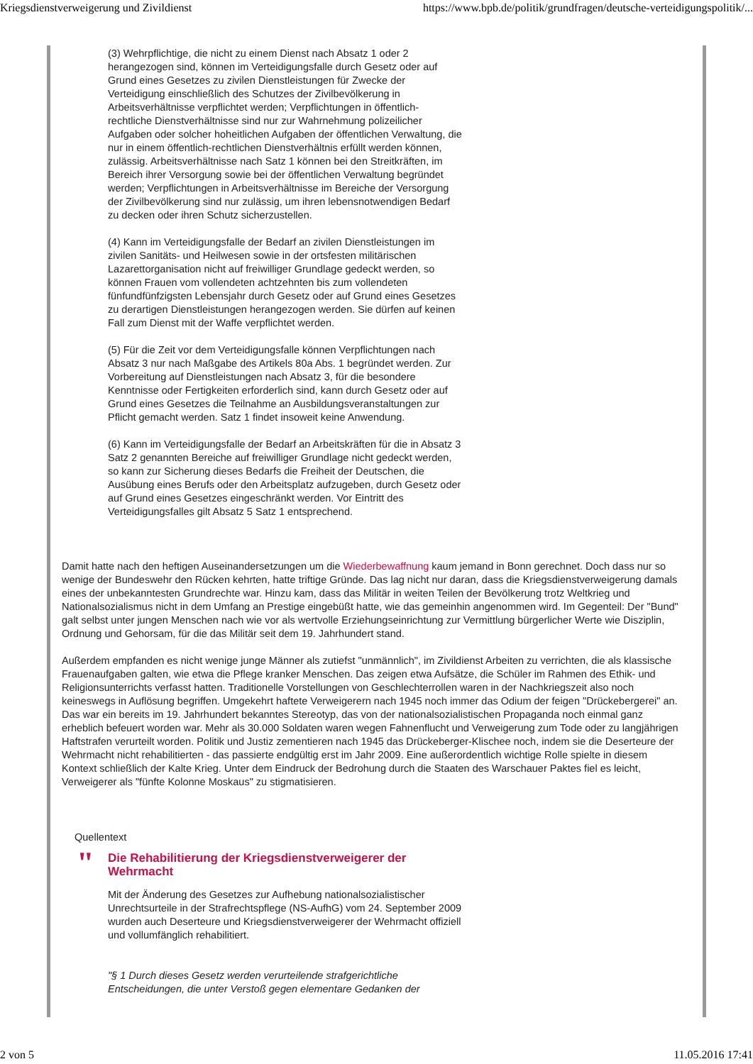Kriegsdienstverweigerung und Zivildienst https://www.bpb.de/politik/grundfragen/deutsche-verteidigungspolitik/...
(3) Wehrpflichtige, die nicht zu einem Dienst nach Absatz 1 oder 2 herangezogen sind, können im Verteidigungsfalle durch Gesetz oder auf Grund eines Gesetzes zu zivilen Dienstleistungen für Zwecke der Verteidigung einschließlich des Schutzes der Zivilbevölkerung in Arbeitsverhältnisse verpflichtet werden; Verpflichtungen in öffentlich-rechtliche Dienstverhältnisse sind nur zur Wahrnehmung polizeilicher Aufgaben oder solcher hoheitlichen Aufgaben der öffentlichen Verwaltung, die nur in einem öffentlich-rechtlichen Dienstverhältnis erfüllt werden können, zulässig. Arbeitsverhältnisse nach Satz 1 können bei den Streitkräften, im Bereich ihrer Versorgung sowie bei der öffentlichen Verwaltung begründet werden; Verpflichtungen in Arbeitsverhältnisse im Bereiche der Versorgung der Zivilbevölkerung sind nur zulässig, um ihren lebensnotwendigen Bedarf zu decken oder ihren Schutz sicherzustellen.
(4) Kann im Verteidigungsfalle der Bedarf an zivilen Dienstleistungen im zivilen Sanitäts- und Heilwesen sowie in der ortsfesten militärischen Lazarettorganisation nicht auf freiwilliger Grundlage gedeckt werden, so können Frauen vom vollendeten achtzehnten bis zum vollendeten fünfundfünfzigsten Lebensjahr durch Gesetz oder auf Grund eines Gesetzes zu derartigen Dienstleistungen herangezogen werden. Sie dürfen auf keinen Fall zum Dienst mit der Waffe verpflichtet werden.
(5) Für die Zeit vor dem Verteidigungsfalle können Verpflichtungen nach Absatz 3 nur nach Maßgabe des Artikels 80a Abs. 1 begründet werden. Zur Vorbereitung auf Dienstleistungen nach Absatz 3, für die besondere Kenntnisse oder Fertigkeiten erforderlich sind, kann durch Gesetz oder auf Grund eines Gesetzes die Teilnahme an Ausbildungsveranstaltungen zur Pflicht gemacht werden. Satz 1 findet insoweit keine Anwendung.
(6) Kann im Verteidigungsfalle der Bedarf an Arbeitskräften für die in Absatz 3 Satz 2 genannten Bereiche auf freiwilliger Grundlage nicht gedeckt werden, so kann zur Sicherung dieses Bedarfs die Freiheit der Deutschen, die Ausübung eines Berufs oder den Arbeitsplatz aufzugeben, durch Gesetz oder auf Grund eines Gesetzes eingeschränkt werden. Vor Eintritt des Verteidigungsfalles gilt Absatz 5 Satz 1 entsprechend.
Damit hatte nach den heftigen Auseinandersetzungen um die Wiederbewaffnung kaum jemand in Bonn gerechnet. Doch dass nur so wenige der Bundeswehr den Rücken kehrten, hatte triftige Gründe. Das lag nicht nur daran, dass die Kriegsdienstverweigerung damals eines der unbekanntesten Grundrechte war. Hinzu kam, dass das Militär in weiten Teilen der Bevölkerung trotz Weltkrieg und Nationalsozialismus nicht in dem Umfang an Prestige eingebüßt hatte, wie das gemeinhin angenommen wird. Im Gegenteil: Der "Bund" galt selbst unter jungen Menschen nach wie vor als wertvolle Erziehungseinrichtung zur Vermittlung bürgerlicher Werte wie Disziplin, Ordnung und Gehorsam, für die das Militär seit dem 19. Jahrhundert stand.
Außerdem empfanden es nicht wenige junge Männer als zutiefst "unmännlich", im Zivildienst Arbeiten zu verrichten, die als klassische Frauenaufgaben galten, wie etwa die Pflege kranker Menschen. Das zeigen etwa Aufsätze, die Schüler im Rahmen des Ethik- und Religionsunterrichts verfasst hatten. Traditionelle Vorstellungen von Geschlechterrollen waren in der Nachkriegszeit also noch keineswegs in Auflösung begriffen. Umgekehrt haftete Verweigerern nach 1945 noch immer das Odium der feigen "Drückebergerei" an. Das war ein bereits im 19. Jahrhundert bekanntes Stereotyp, das von der nationalsozialistischen Propaganda noch einmal ganz erheblich befeuert worden war. Mehr als 30.000 Soldaten waren wegen Fahnenflucht und Verweigerung zum Tode oder zu langjährigen Haftstrafen verurteilt worden. Politik und Justiz zementieren nach 1945 das Drückeberger-Klischee noch, indem sie die Deserteure der Wehrmacht nicht rehabilitierten - das passierte endgültig erst im Jahr 2009. Eine außerordentlich wichtige Rolle spielte in diesem Kontext schließlich der Kalte Krieg. Unter dem Eindruck der Bedrohung durch die Staaten des Warschauer Paktes fiel es leicht, Verweigerer als "fünfte Kolonne Moskaus" zu stigmatisieren.
Quellentext
"
Die Rehabilitierung der Kriegsdienstverweigerer der Wehrmacht
Mit der Änderung des Gesetzes zur Aufhebung nationalsozialistischer Unrechtsurteile in der Strafrechtspflege (NS-AufhG) vom 24. September 2009 wurden auch Deserteure und Kriegsdienstverweigerer der Wehrmacht offiziell und vollumfänglich rehabilitiert.
"§ 1 Durch dieses Gesetz werden verurteilende strafgerichtliche Entscheidungen, die unter Verstoß gegen elementare Gedanken der
2 von 5 11.05.2016 17:41